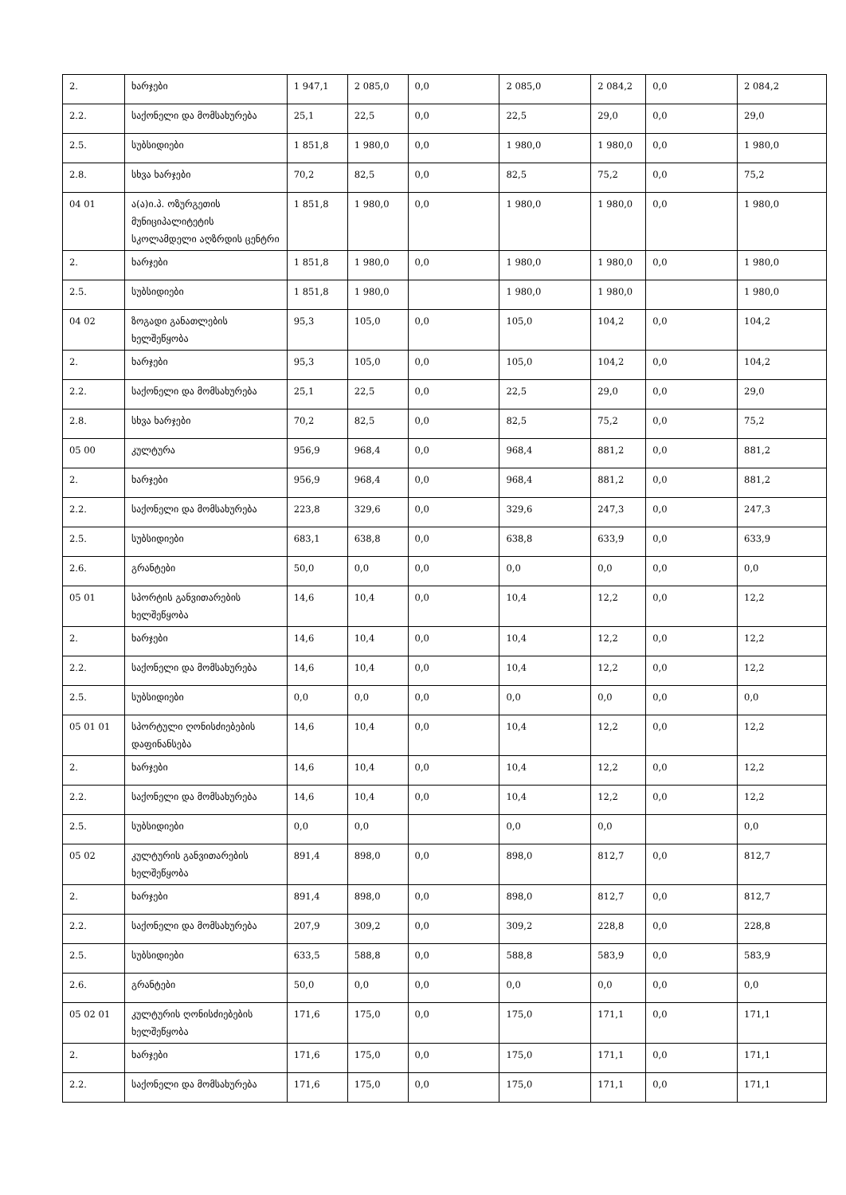| 2. | ხარჯები | 1 947,1 | 2 085,0 | 0,0 | 2 085,0 | 2 084,2 | 0,0 | 2 084,2 |
| 2.2. | საქონელი და მომსახურება | 25,1 | 22,5 | 0,0 | 22,5 | 29,0 | 0,0 | 29,0 |
| 2.5. | სუბსიდიები | 1 851,8 | 1 980,0 | 0,0 | 1 980,0 | 1 980,0 | 0,0 | 1 980,0 |
| 2.8. | სხვა ხარჯები | 70,2 | 82,5 | 0,0 | 82,5 | 75,2 | 0,0 | 75,2 |
| 04 01 | ა(ა)ი.პ. ოზურგეთის მუნიციპალიტეტის სკოლამდელი აღზრდის ცენტრი | 1 851,8 | 1 980,0 | 0,0 | 1 980,0 | 1 980,0 | 0,0 | 1 980,0 |
| 2. | ხარჯები | 1 851,8 | 1 980,0 | 0,0 | 1 980,0 | 1 980,0 | 0,0 | 1 980,0 |
| 2.5. | სუბსიდიები | 1 851,8 | 1 980,0 | | 1 980,0 | 1 980,0 | | 1 980,0 |
| 04 02 | ზოგადი განათლების ხელშეწყობა | 95,3 | 105,0 | 0,0 | 105,0 | 104,2 | 0,0 | 104,2 |
| 2. | ხარჯები | 95,3 | 105,0 | 0,0 | 105,0 | 104,2 | 0,0 | 104,2 |
| 2.2. | საქონელი და მომსახურება | 25,1 | 22,5 | 0,0 | 22,5 | 29,0 | 0,0 | 29,0 |
| 2.8. | სხვა ხარჯები | 70,2 | 82,5 | 0,0 | 82,5 | 75,2 | 0,0 | 75,2 |
| 05 00 | კულტურა | 956,9 | 968,4 | 0,0 | 968,4 | 881,2 | 0,0 | 881,2 |
| 2. | ხარჯები | 956,9 | 968,4 | 0,0 | 968,4 | 881,2 | 0,0 | 881,2 |
| 2.2. | საქონელი და მომსახურება | 223,8 | 329,6 | 0,0 | 329,6 | 247,3 | 0,0 | 247,3 |
| 2.5. | სუბსიდიები | 683,1 | 638,8 | 0,0 | 638,8 | 633,9 | 0,0 | 633,9 |
| 2.6. | გრანტები | 50,0 | 0,0 | 0,0 | 0,0 | 0,0 | 0,0 | 0,0 |
| 05 01 | სპორტის განვითარების ხელშეწყობა | 14,6 | 10,4 | 0,0 | 10,4 | 12,2 | 0,0 | 12,2 |
| 2. | ხარჯები | 14,6 | 10,4 | 0,0 | 10,4 | 12,2 | 0,0 | 12,2 |
| 2.2. | საქონელი და მომსახურება | 14,6 | 10,4 | 0,0 | 10,4 | 12,2 | 0,0 | 12,2 |
| 2.5. | სუბსიდიები | 0,0 | 0,0 | 0,0 | 0,0 | 0,0 | 0,0 | 0,0 |
| 05 01 01 | სპორტული ღონისძიებების დაფინანსება | 14,6 | 10,4 | 0,0 | 10,4 | 12,2 | 0,0 | 12,2 |
| 2. | ხარჯები | 14,6 | 10,4 | 0,0 | 10,4 | 12,2 | 0,0 | 12,2 |
| 2.2. | საქონელი და მომსახურება | 14,6 | 10,4 | 0,0 | 10,4 | 12,2 | 0,0 | 12,2 |
| 2.5. | სუბსიდიები | 0,0 | 0,0 | | 0,0 | 0,0 | | 0,0 |
| 05 02 | კულტურის განვითარების ხელშეწყობა | 891,4 | 898,0 | 0,0 | 898,0 | 812,7 | 0,0 | 812,7 |
| 2. | ხარჯები | 891,4 | 898,0 | 0,0 | 898,0 | 812,7 | 0,0 | 812,7 |
| 2.2. | საქონელი და მომსახურება | 207,9 | 309,2 | 0,0 | 309,2 | 228,8 | 0,0 | 228,8 |
| 2.5. | სუბსიდიები | 633,5 | 588,8 | 0,0 | 588,8 | 583,9 | 0,0 | 583,9 |
| 2.6. | გრანტები | 50,0 | 0,0 | 0,0 | 0,0 | 0,0 | 0,0 | 0,0 |
| 05 02 01 | კულტურის ღონისძიებების ხელშეწყობა | 171,6 | 175,0 | 0,0 | 175,0 | 171,1 | 0,0 | 171,1 |
| 2. | ხარჯები | 171,6 | 175,0 | 0,0 | 175,0 | 171,1 | 0,0 | 171,1 |
| 2.2. | საქონელი და მომსახურება | 171,6 | 175,0 | 0,0 | 175,0 | 171,1 | 0,0 | 171,1 |